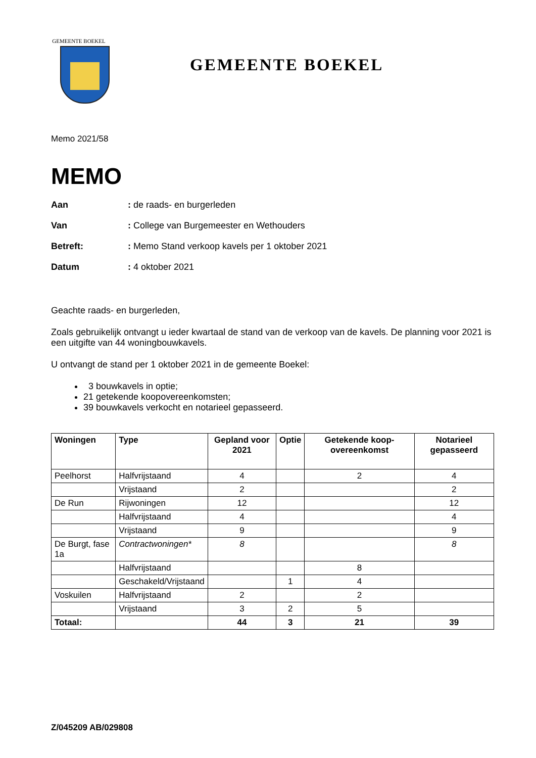GEMEENTE BOEKEL
GEMEENTE BOEKEL
Memo 2021/58
MEMO
Aan: de raads- en burgerleden
Van: College van Burgemeester en Wethouders
Betreft:: Memo Stand verkoop kavels per 1 oktober 2021
Datum: 4 oktober 2021
Geachte raads- en burgerleden,
Zoals gebruikelijk ontvangt u ieder kwartaal de stand van de verkoop van de kavels. De planning voor 2021 is een uitgifte van 44 woningbouwkavels.
U ontvangt de stand per 1 oktober 2021 in de gemeente Boekel:
3 bouwkavels in optie;
21 getekende koopovereenkomsten;
39 bouwkavels verkocht en notarieel gepasseerd.
| Woningen | Type | Gepland voor 2021 | Optie | Getekende koop-overeenkomst | Notarieel gepasseerd |
| --- | --- | --- | --- | --- | --- |
| Peelhorst | Halfvrijstaand | 4 | | 2 | 4 |
| | Vrijstaand | 2 | | | 2 |
| De Run | Rijwoningen | 12 | | | 12 |
| | Halfvrijstaand | 4 | | | 4 |
| | Vrijstaand | 9 | | | 9 |
| De Burgt, fase 1a | Contractwoningen* | 8 | | | 8 |
| | Halfvrijstaand | | | 8 | |
| | Geschakeld/Vrijstaand | | 1 | 4 | |
| Voskuilen | Halfvrijstaand | 2 | | 2 | |
| | Vrijstaand | 3 | 2 | 5 | |
| Totaal: | | 44 | 3 | 21 | 39 |
Z/045209 AB/029808